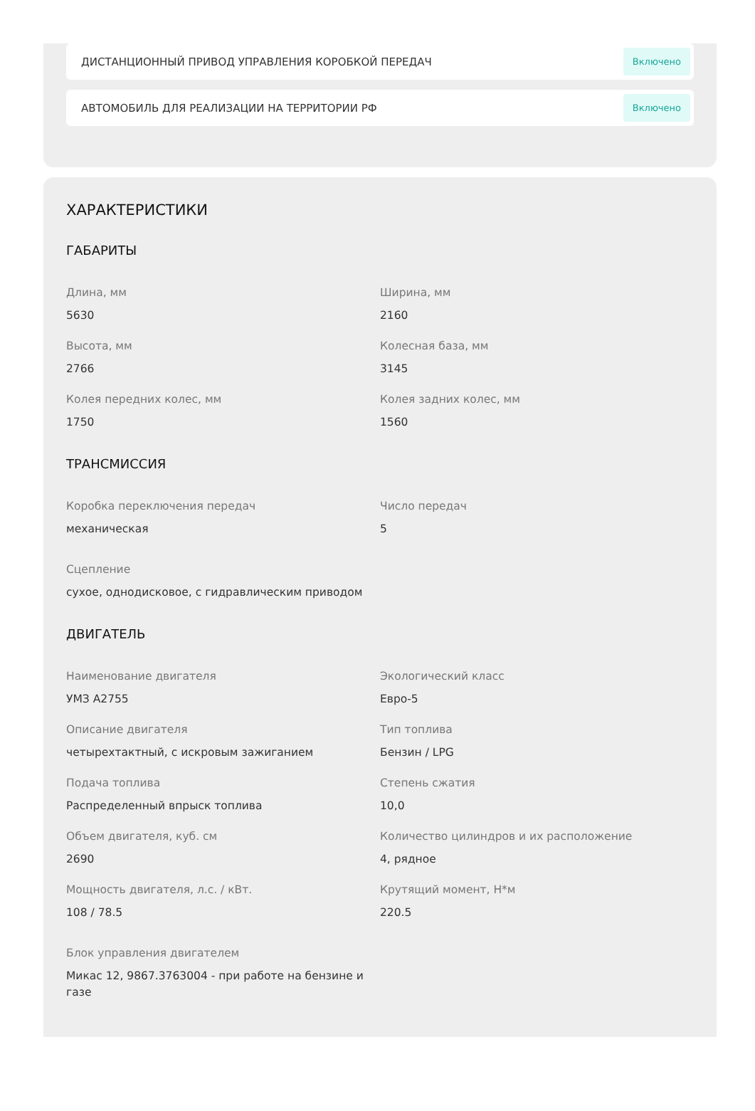ДИСТАНЦИОННЫЙ ПРИВОД УПРАВЛЕНИЯ КОРОБКОЙ ПЕРЕДАЧ Включено
АВТОМОБИЛЬ ДЛЯ РЕАЛИЗАЦИИ НА ТЕРРИТОРИИ РФ Включено
ХАРАКТЕРИСТИКИ
ГАБАРИТЫ
Длина, мм
5630
Ширина, мм
2160
Высота, мм
2766
Колесная база, мм
3145
Колея передних колес, мм
1750
Колея задних колес, мм
1560
ТРАНСМИССИЯ
Коробка переключения передач
механическая
Число передач
5
Сцепление
сухое, однодисковое, с гидравлическим приводом
ДВИГАТЕЛЬ
Наименование двигателя
УМЗ А2755
Экологический класс
Евро-5
Описание двигателя
четырехтактный, с искровым зажиганием
Тип топлива
Бензин / LPG
Подача топлива
Распределенный впрыск топлива
Степень сжатия
10,0
Объем двигателя, куб. см
2690
Количество цилиндров и их расположение
4, рядное
Мощность двигателя, л.с. / кВт.
108 / 78.5
Крутящий момент, Н*м
220.5
Блок управления двигателем
Микас 12, 9867.3763004 - при работе на бензине и газе